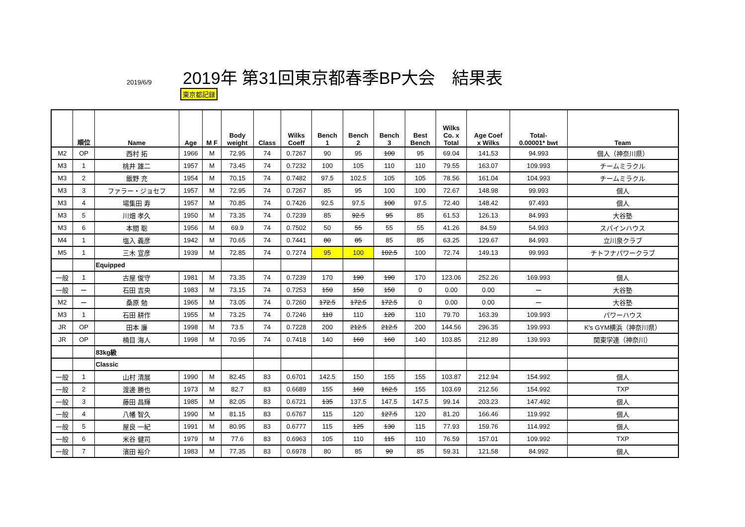2019/6/9
2019年 第31回東京都春季BP大会　結果表
東京都記録
| | 順位 | Name | Age | M F | Body weight | Class | Wilks Coeff | Bench 1 | Bench 2 | Bench 3 | Best Bench | Wilks Co. x Total | Age Coef x Wilks | Total- 0.00001* bwt | Team |
| --- | --- | --- | --- | --- | --- | --- | --- | --- | --- | --- | --- | --- | --- | --- | --- |
| M2 | OP | 西村 拓 | 1966 | M | 72.95 | 74 | 0.7267 | 90 | 95 | 100 | 95 | 69.04 | 141.53 | 94.993 | 個人（神奈川県） |
| M3 | 1 | 桃井 雄二 | 1957 | M | 73.45 | 74 | 0.7232 | 100 | 105 | 110 | 110 | 79.55 | 163.07 | 109.993 | チームミラクル |
| M3 | 2 | 飯野 充 | 1954 | M | 70.15 | 74 | 0.7482 | 97.5 | 102.5 | 105 | 105 | 78.56 | 161.04 | 104.993 | チームミラクル |
| M3 | 3 | ファラー・ジョセフ | 1957 | M | 72.95 | 74 | 0.7267 | 85 | 95 | 100 | 100 | 72.67 | 148.98 | 99.993 | 個人 |
| M3 | 4 | 場集田 寿 | 1957 | M | 70.85 | 74 | 0.7426 | 92.5 | 97.5 | 100 | 97.5 | 72.40 | 148.42 | 97.493 | 個人 |
| M3 | 5 | 川畑 孝久 | 1950 | M | 73.35 | 74 | 0.7239 | 85 | 92.5 | 95 | 85 | 61.53 | 126.13 | 84.993 | 大谷塾 |
| M3 | 6 | 本間 聡 | 1956 | M | 69.9 | 74 | 0.7502 | 50 | 55 | 55 | 55 | 41.26 | 84.59 | 54.993 | スパインハウス |
| M4 | 1 | 塩入 義彦 | 1942 | M | 70.65 | 74 | 0.7441 | 80 | 85 | 85 | 85 | 63.25 | 129.67 | 84.993 | 立川泉クラブ |
| M5 | 1 | 三木 宣彦 | 1939 | M | 72.85 | 74 | 0.7274 | 95 | 100 | 102.5 | 100 | 72.74 | 149.13 | 99.993 | チトフナパワークラブ |
| | | Equipped | | | | | | | | | | | | | |
| 一般 | 1 | 古屋 俊守 | 1981 | M | 73.35 | 74 | 0.7239 | 170 | 190 | 190 | 170 | 123.06 | 252.26 | 169.993 | 個人 |
| 一般 | ー | 石田 吉央 | 1983 | M | 73.15 | 74 | 0.7253 | 150 | 150 | 150 | 0 | 0.00 | 0.00 | ー | 大谷塾 |
| M2 | ー | 桑原 勉 | 1965 | M | 73.05 | 74 | 0.7260 | 172.5 | 172.5 | 172.5 | 0 | 0.00 | 0.00 | ー | 大谷塾 |
| M3 | 1 | 石田 耕作 | 1955 | M | 73.25 | 74 | 0.7246 | 110 | 110 | 120 | 110 | 79.70 | 163.39 | 109.993 | パワーハウス |
| JR | OP | 田本 廉 | 1998 | M | 73.5 | 74 | 0.7228 | 200 | 212.5 | 212.5 | 200 | 144.56 | 296.35 | 199.993 | K's GYM横浜（神奈川県） |
| JR | OP | 楠目 海人 | 1998 | M | 70.95 | 74 | 0.7418 | 140 | 160 | 160 | 140 | 103.85 | 212.89 | 139.993 | 関東学連（神奈川） |
| | | 83kg級 | | | | | | | | | | | | | |
| | | Classic | | | | | | | | | | | | | |
| 一般 | 1 | 山村 清展 | 1990 | M | 82.45 | 83 | 0.6701 | 142.5 | 150 | 155 | 155 | 103.87 | 212.94 | 154.992 | 個人 |
| 一般 | 2 | 渡邊 勝也 | 1973 | M | 82.7 | 83 | 0.6689 | 155 | 160 | 162.5 | 155 | 103.69 | 212.56 | 154.992 | TXP |
| 一般 | 3 | 藤田 昌輝 | 1985 | M | 82.05 | 83 | 0.6721 | 135 | 137.5 | 147.5 | 147.5 | 99.14 | 203.23 | 147.492 | 個人 |
| 一般 | 4 | 八幡 智久 | 1990 | M | 81.15 | 83 | 0.6767 | 115 | 120 | 127.5 | 120 | 81.20 | 166.46 | 119.992 | 個人 |
| 一般 | 5 | 屋良 一紀 | 1991 | M | 80.95 | 83 | 0.6777 | 115 | 125 | 130 | 115 | 77.93 | 159.76 | 114.992 | 個人 |
| 一般 | 6 | 米谷 健司 | 1979 | M | 77.6 | 83 | 0.6963 | 105 | 110 | 115 | 110 | 76.59 | 157.01 | 109.992 | TXP |
| 一般 | 7 | 濱田 裕介 | 1983 | M | 77.35 | 83 | 0.6978 | 80 | 85 | 90 | 85 | 59.31 | 121.58 | 84.992 | 個人 |